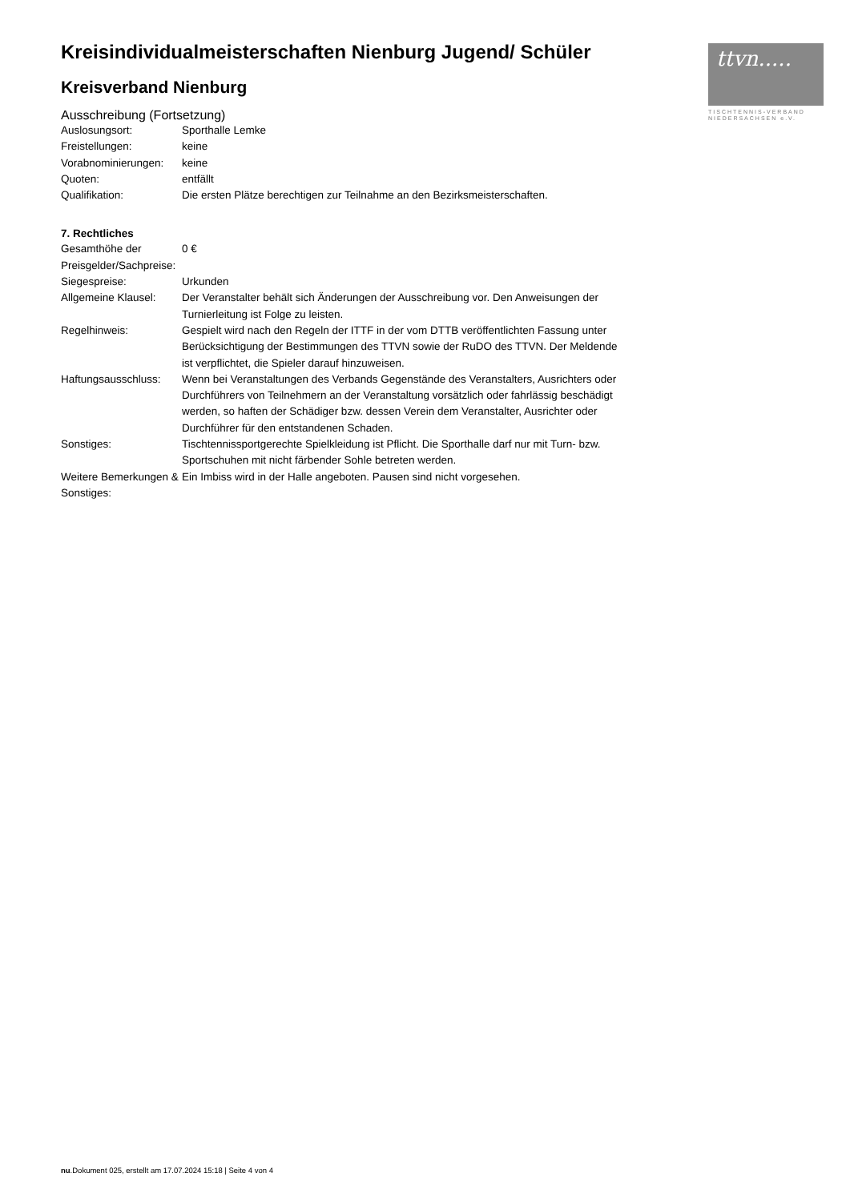ttvn.....
TISCHTENNIS-VERBAND
NIEDERSACHSEN e.V.
Kreisindividualmeisterschaften Nienburg Jugend/ Schüler
Kreisverband Nienburg
Ausschreibung (Fortsetzung)
| Auslosungsort: | Sporthalle Lemke |
| Freistellungen: | keine |
| Vorabnominierungen: | keine |
| Quoten: | entfällt |
| Qualifikation: | Die ersten Plätze berechtigen zur Teilnahme an den Bezirksmeisterschaften. |
7. Rechtliches
| Gesamthöhe der Preisgelder/Sachpreise: | 0 € |
| Siegespreise: | Urkunden |
| Allgemeine Klausel: | Der Veranstalter behält sich Änderungen der Ausschreibung vor. Den Anweisungen der Turnierleitung ist Folge zu leisten. |
| Regelhinweis: | Gespielt wird nach den Regeln der ITTF in der vom DTTB veröffentlichten Fassung unter Berücksichtigung der Bestimmungen des TTVN sowie der RuDO des TTVN. Der Meldende ist verpflichtet, die Spieler darauf hinzuweisen. |
| Haftungsausschluss: | Wenn bei Veranstaltungen des Verbands Gegenstände des Veranstalters, Ausrichters oder Durchführers von Teilnehmern an der Veranstaltung vorsätzlich oder fahrlässig beschädigt werden, so haften der Schädiger bzw. dessen Verein dem Veranstalter, Ausrichter oder Durchführer für den entstandenen Schaden. |
| Sonstiges: | Tischtennissportgerechte Spielkleidung ist Pflicht. Die Sporthalle darf nur mit Turn- bzw. Sportschuhen mit nicht färbender Sohle betreten werden. |
| Weitere Bemerkungen & Sonstiges: | Ein Imbiss wird in der Halle angeboten. Pausen sind nicht vorgesehen. |
nu.Dokument 025, erstellt am 17.07.2024 15:18 | Seite 4 von 4